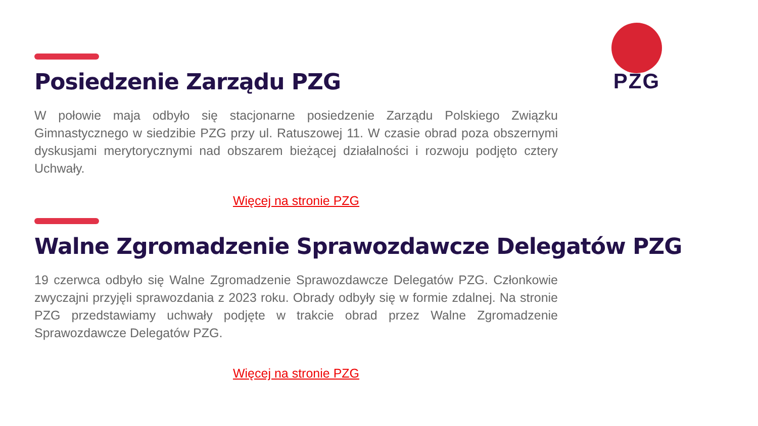PZG
Posiedzenie Zarządu PZG
W połowie maja odbyło się stacjonarne posiedzenie Zarządu Polskiego Związku Gimnastycznego w siedzibie PZG przy ul. Ratuszowej 11. W czasie obrad poza obszernymi dyskusjami merytorycznymi nad obszarem bieżącej działalności i rozwoju podjęto cztery Uchwały.
Więcej na stronie PZG
Walne Zgromadzenie Sprawozdawcze Delegatów PZG
19 czerwca odbyło się Walne Zgromadzenie Sprawozdawcze Delegatów PZG. Członkowie zwyczajni przyjęli sprawozdania z 2023 roku. Obrady odbyły się w formie zdalnej. Na stronie PZG przedstawiamy uchwały podjęte w trakcie obrad przez Walne Zgromadzenie Sprawozdawcze Delegatów PZG.
Więcej na stronie PZG